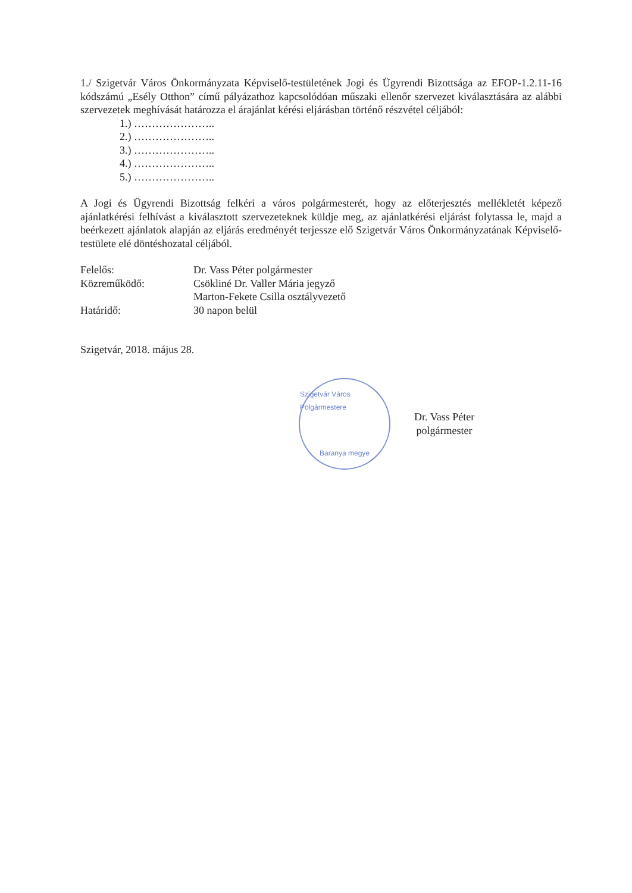1./ Szigetvár Város Önkormányzata Képviselő-testületének Jogi és Ügyrendi Bizottsága az EFOP-1.2.11-16 kódszámú „Esély Otthon” című pályázathoz kapcsolódóan műszaki ellenőr szervezet kiválasztására az alábbi szervezetek meghívását határozza el árajánlat kérési eljárásban történő részvétel céljából:
1.) …………………..
2.) …………………..
3.) …………………..
4.) …………………..
5.) …………………..
A Jogi és Ügyrendi Bizottság felkéri a város polgármesterét, hogy az előterjesztés mellékletét képező ajánlatkérési felhívást a kiválasztott szervezeteknek küldje meg, az ajánlatkérési eljárást folytassa le, majd a beérkezett ajánlatok alapján az eljárás eredményét terjessze elő Szigetvár Város Önkormányzatának Képviselő-testülete elé döntéshozatal céljából.
| Felelős: | Dr. Vass Péter polgármester |
| Közreműködő: | Csökliné Dr. Valler Mária jegyző Marton-Fekete Csilla osztályvezető |
| Határidő: | 30 napon belül |
Szigetvár, 2018. május 28.
Szigetvár Város Polgármestere
Baranya megye
Dr. Vass Péter
polgármester